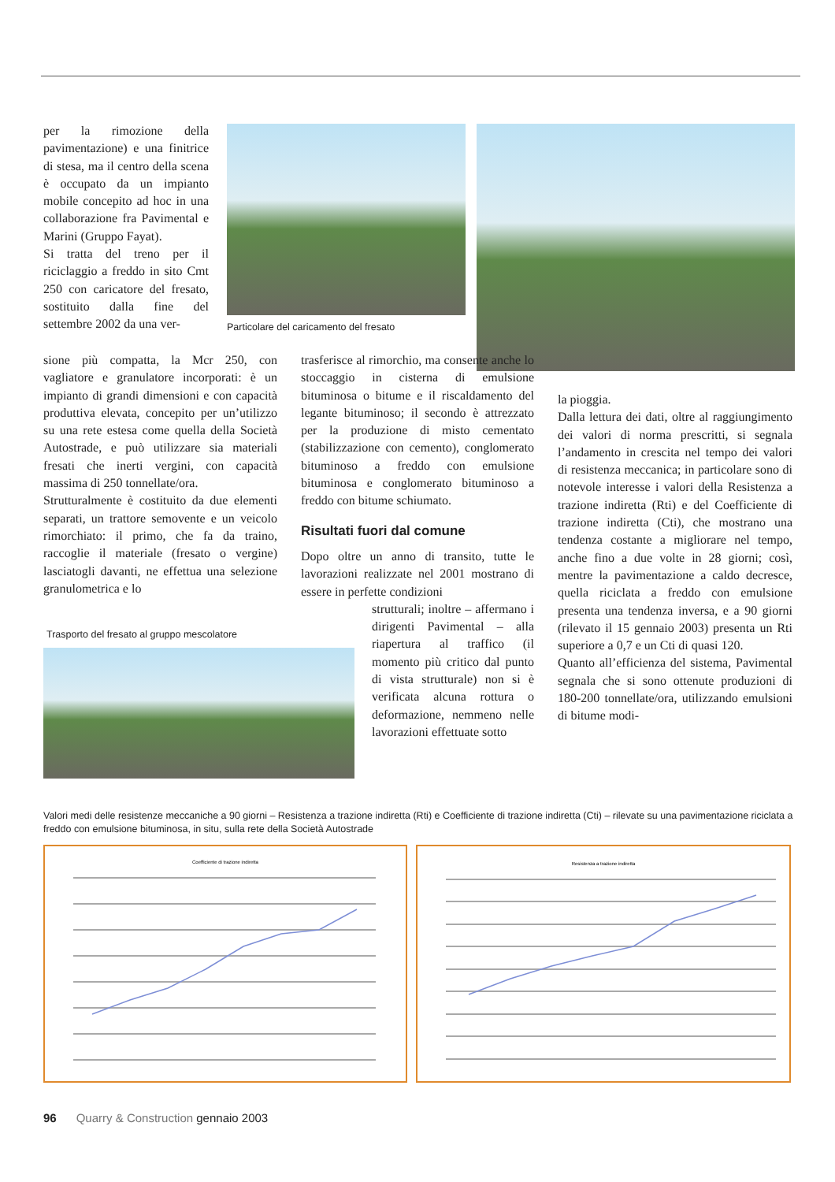per la rimozione della pavimentazione) e una finitrice di stesa, ma il centro della scena è occupato da un impianto mobile concepito ad hoc in una collaborazione fra Pavimental e Marini (Gruppo Fayat).
Si tratta del treno per il riciclaggio a freddo in sito Cmt 250 con caricatore del fresato, sostituito dalla fine del settembre 2002 da una ver-
Particolare del caricamento del fresato
sione più compatta, la Mcr 250, con vagliatore e granulatore incorporati: è un impianto di grandi dimensioni e con capacità produttiva elevata, concepito per un’utilizzo su una rete estesa come quella della Società Autostrade, e può utilizzare sia materiali fresati che inerti vergini, con capacità massima di 250 tonnellate/ora.
Strutturalmente è costituito da due elementi separati, un trattore semovente e un veicolo rimorchiato: il primo, che fa da traino, raccoglie il materiale (fresato o vergine) lasciatogli davanti, ne effettua una selezione granulometrica e lo
Trasporto del fresato al gruppo mescolatore
trasferisce al rimorchio, ma consente anche lo stoccaggio in cisterna di emulsione bituminosa o bitume e il riscaldamento del legante bituminoso; il secondo è attrezzato per la produzione di misto cementato (stabilizzazione con cemento), conglomerato bituminoso a freddo con emulsione bituminosa e conglomerato bituminoso a freddo con bitume schiumato.
Risultati fuori dal comune
Dopo oltre un anno di transito, tutte le lavorazioni realizzate nel 2001 mostrano di essere in perfette condizioni
strutturali; inoltre – affermano i dirigenti Pavimental – alla riapertura al traffico (il momento più critico dal punto di vista strutturale) non si è verificata alcuna rottura o deformazione, nemmeno nelle lavorazioni effettuate sotto
la pioggia.
Dalla lettura dei dati, oltre al raggiungimento dei valori di norma prescritti, si segnala l’andamento in crescita nel tempo dei valori di resistenza meccanica; in particolare sono di notevole interesse i valori della Resistenza a trazione indiretta (Rti) e del Coefficiente di trazione indiretta (Cti), che mostrano una tendenza costante a migliorare nel tempo, anche fino a due volte in 28 giorni; così, mentre la pavimentazione a caldo decresce, quella riciclata a freddo con emulsione presenta una tendenza inversa, e a 90 giorni (rilevato il 15 gennaio 2003) presenta un Rti superiore a 0,7 e un Cti di quasi 120.
Quanto all’efficienza del sistema, Pavimental segnala che si sono ottenute produzioni di 180-200 tonnellate/ora, utilizzando emulsioni di bitume modi-
Valori medi delle resistenze meccaniche a 90 giorni – Resistenza a trazione indiretta (Rti) e Coefficiente di trazione indiretta (Cti) – rilevate su una pavimentazione riciclata a freddo con emulsione bituminosa, in situ, sulla rete della Società Autostrade
Coefficiente di trazione indiretta
Resistenza a trazione indiretta
96 Quarry & Construction gennaio 2003